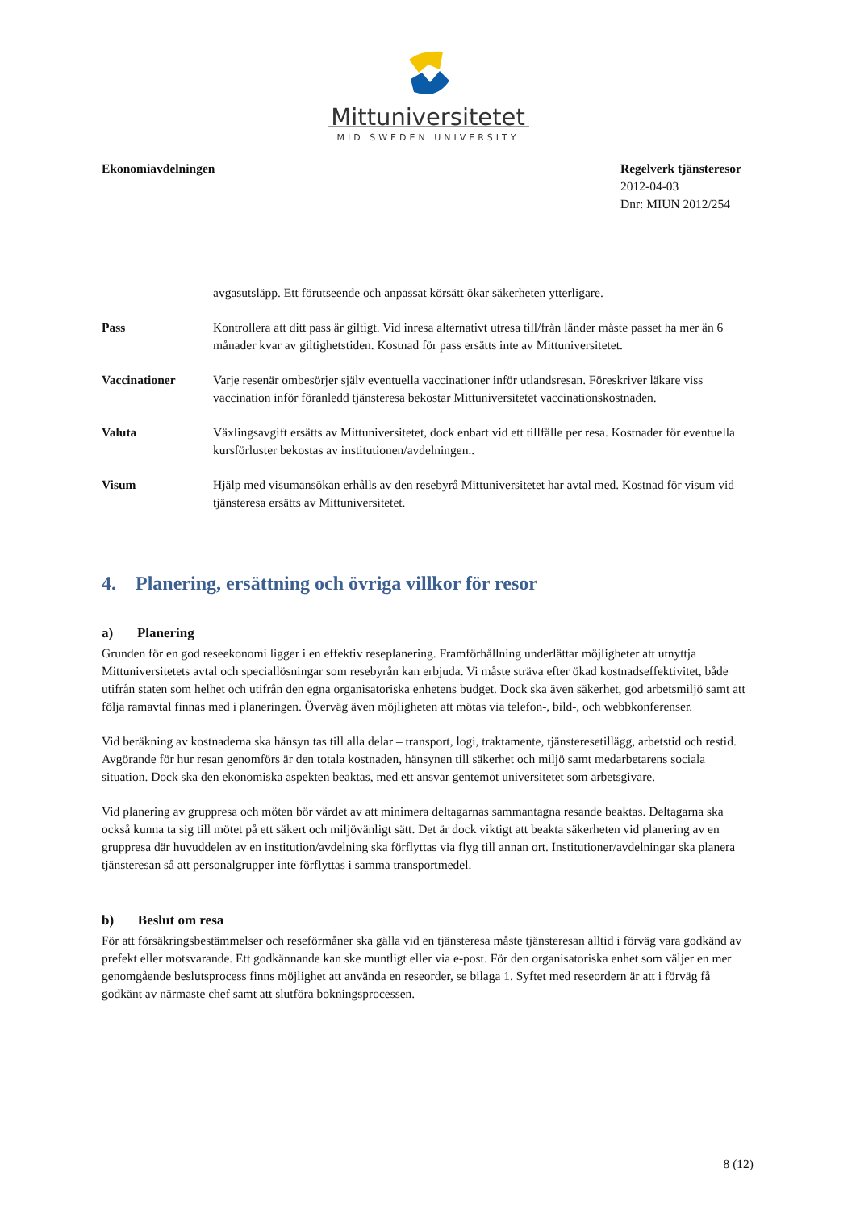Mittuniversitetet
MID SWEDEN UNIVERSITY
Ekonomiavdelningen Regelverk tjänsteresor
2012-04-03
Dnr: MIUN 2012/254
avgasutsläpp. Ett förutseende och anpassat körsätt ökar säkerheten ytterligare.
Pass Kontrollera att ditt pass är giltigt. Vid inresa alternativt utresa till/från länder måste passet ha mer än 6 månader kvar av giltighetstiden. Kostnad för pass ersätts inte av Mittuniversitetet.
Vaccinationer Varje resenär ombesörjer själv eventuella vaccinationer inför utlandsresan. Föreskriver läkare viss vaccination inför föranledd tjänsteresa bekostar Mittuniversitetet vaccinationskostnaden.
Valuta Växlingsavgift ersätts av Mittuniversitetet, dock enbart vid ett tillfälle per resa. Kostnader för eventuella kursförluster bekostas av institutionen/avdelningen..
Visum Hjälp med visumansökan erhålls av den resebyrå Mittuniversitetet har avtal med. Kostnad för visum vid tjänsteresa ersätts av Mittuniversitetet.
4. Planering, ersättning och övriga villkor för resor
a) Planering
Grunden för en god reseekonomi ligger i en effektiv reseplanering. Framförhållning underlättar möjligheter att utnyttja Mittuniversitetets avtal och speciallösningar som resebyrån kan erbjuda. Vi måste sträva efter ökad kostnadseffektivitet, både utifrån staten som helhet och utifrån den egna organisatoriska enhetens budget. Dock ska även säkerhet, god arbetsmiljö samt att följa ramavtal finnas med i planeringen. Överväg även möjligheten att mötas via telefon-, bild-, och webbkonferenser.
Vid beräkning av kostnaderna ska hänsyn tas till alla delar – transport, logi, traktamente, tjänsteresetillägg, arbetstid och restid. Avgörande för hur resan genomförs är den totala kostnaden, hänsynen till säkerhet och miljö samt medarbetarens sociala situation. Dock ska den ekonomiska aspekten beaktas, med ett ansvar gentemot universitetet som arbetsgivare.
Vid planering av gruppresa och möten bör värdet av att minimera deltagarnas sammantagna resande beaktas. Deltagarna ska också kunna ta sig till mötet på ett säkert och miljövänligt sätt. Det är dock viktigt att beakta säkerheten vid planering av en gruppresa där huvuddelen av en institution/avdelning ska förflyttas via flyg till annan ort. Institutioner/avdelningar ska planera tjänsteresan så att personalgrupper inte förflyttas i samma transportmedel.
b) Beslut om resa
För att försäkringsbestämmelser och reseförmåner ska gälla vid en tjänsteresa måste tjänsteresan alltid i förväg vara godkänd av prefekt eller motsvarande. Ett godkännande kan ske muntligt eller via e-post. För den organisatoriska enhet som väljer en mer genomgående beslutsprocess finns möjlighet att använda en reseorder, se bilaga 1. Syftet med reseordern är att i förväg få godkänt av närmaste chef samt att slutföra bokningsprocessen.
8 (12)